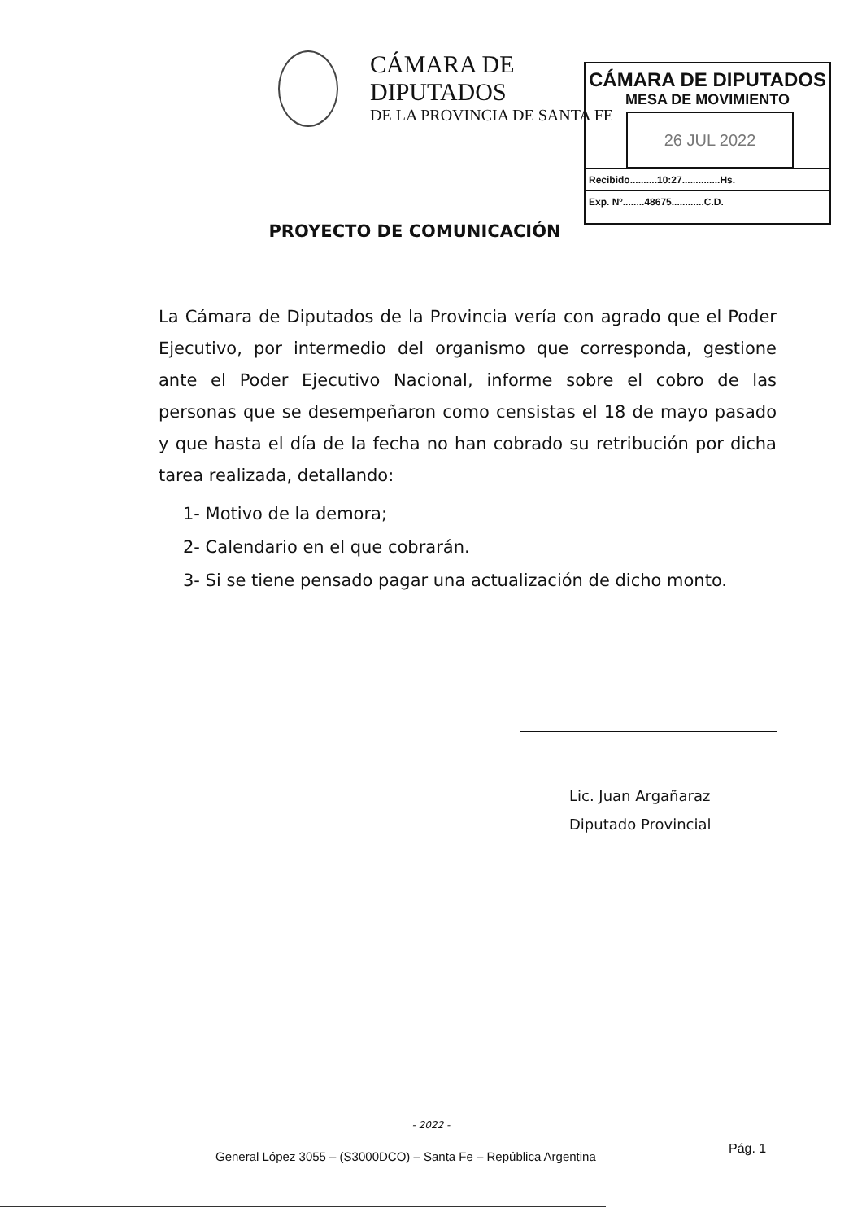CÁMARA DE DIPUTADOS
DE LA PROVINCIA DE SANTA FE
CÁMARA DE DIPUTADOS
MESA DE MOVIMIENTO
26 JUL 2022
Recibido..........10:27..............Hs.
Exp. Nº........48675............C.D.
PROYECTO DE COMUNICACIÓN
La Cámara de Diputados de la Provincia vería con agrado que el Poder Ejecutivo, por intermedio del organismo que corresponda, gestione ante el Poder Ejecutivo Nacional, informe sobre el cobro de las personas que se desempeñaron como censistas el 18 de mayo pasado y que hasta el día de la fecha no han cobrado su retribución por dicha tarea realizada, detallando:
1- Motivo de la demora;
2- Calendario en el que cobrarán.
3- Si se tiene pensado pagar una actualización de dicho monto.
Lic. Juan Argañaraz
Diputado Provincial
- 2022 -
General López 3055 – (S3000DCO) – Santa Fe – República Argentina
Pág. 1